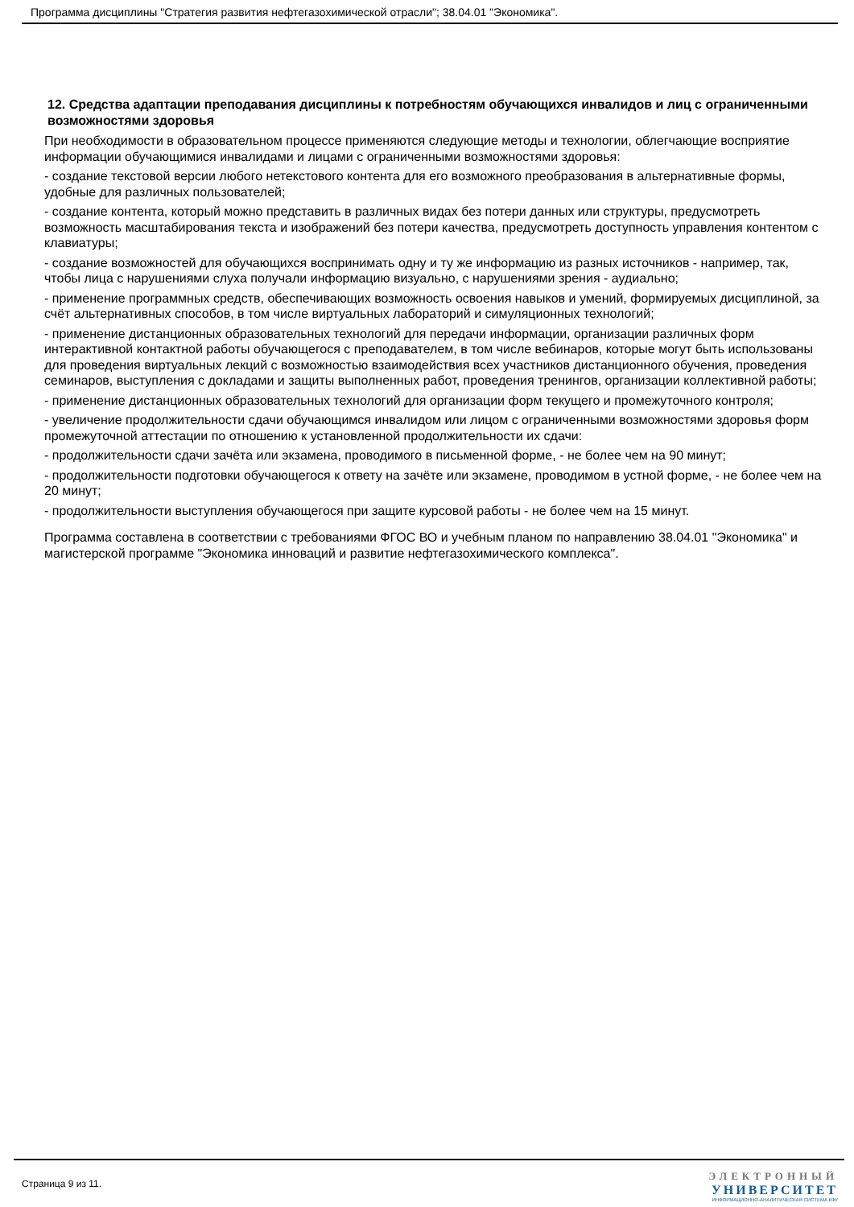Программа дисциплины "Стратегия развития нефтегазохимической отрасли"; 38.04.01 "Экономика".
12. Средства адаптации преподавания дисциплины к потребностям обучающихся инвалидов и лиц с ограниченными возможностями здоровья
При необходимости в образовательном процессе применяются следующие методы и технологии, облегчающие восприятие информации обучающимися инвалидами и лицами с ограниченными возможностями здоровья:
- создание текстовой версии любого нетекстового контента для его возможного преобразования в альтернативные формы, удобные для различных пользователей;
- создание контента, который можно представить в различных видах без потери данных или структуры, предусмотреть возможность масштабирования текста и изображений без потери качества, предусмотреть доступность управления контентом с клавиатуры;
- создание возможностей для обучающихся воспринимать одну и ту же информацию из разных источников - например, так, чтобы лица с нарушениями слуха получали информацию визуально, с нарушениями зрения - аудиально;
- применение программных средств, обеспечивающих возможность освоения навыков и умений, формируемых дисциплиной, за счёт альтернативных способов, в том числе виртуальных лабораторий и симуляционных технологий;
- применение дистанционных образовательных технологий для передачи информации, организации различных форм интерактивной контактной работы обучающегося с преподавателем, в том числе вебинаров, которые могут быть использованы для проведения виртуальных лекций с возможностью взаимодействия всех участников дистанционного обучения, проведения семинаров, выступления с докладами и защиты выполненных работ, проведения тренингов, организации коллективной работы;
- применение дистанционных образовательных технологий для организации форм текущего и промежуточного контроля;
- увеличение продолжительности сдачи обучающимся инвалидом или лицом с ограниченными возможностями здоровья форм промежуточной аттестации по отношению к установленной продолжительности их сдачи:
- продолжительности сдачи зачёта или экзамена, проводимого в письменной форме, - не более чем на 90 минут;
- продолжительности подготовки обучающегося к ответу на зачёте или экзамене, проводимом в устной форме, - не более чем на 20 минут;
- продолжительности выступления обучающегося при защите курсовой работы - не более чем на 15 минут.
Программа составлена в соответствии с требованиями ФГОС ВО и учебным планом по направлению 38.04.01 "Экономика" и магистерской программе "Экономика инноваций и развитие нефтегазохимического комплекса".
Страница 9 из 11.
ЭЛЕКТРОННЫЙ
УНИВЕРСИТЕТ
ИНФОРМАЦИОННО-АНАЛИТИЧЕСКАЯ СИСТЕМА КФУ